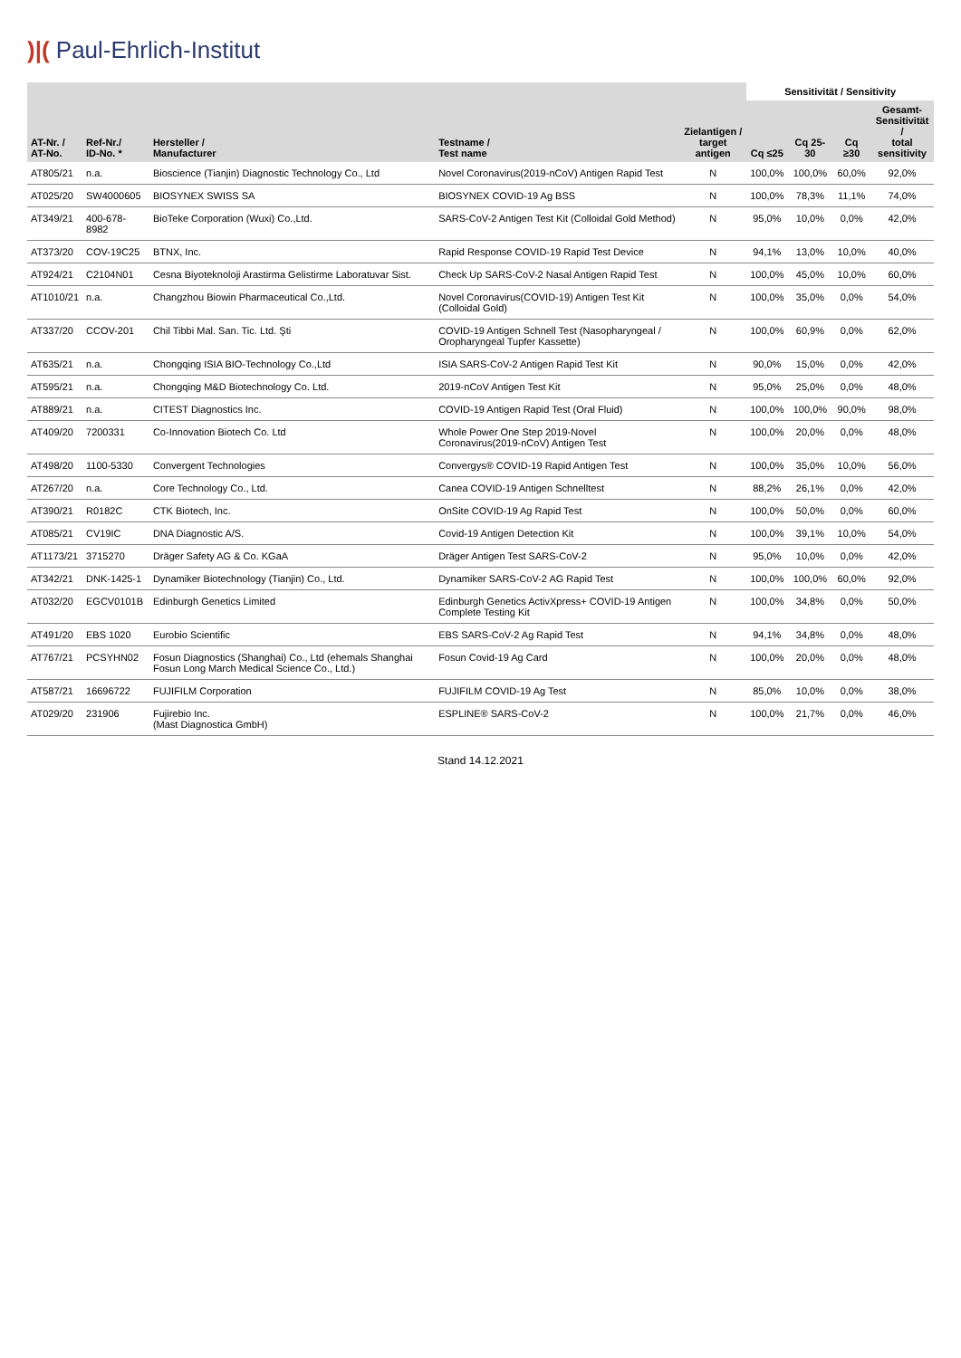)|( Paul-Ehrlich-Institut
| AT-Nr. / AT-No. | Ref-Nr./ ID-No. * | Hersteller / Manufacturer | Testname / Test name | Zielantigen / target antigen | Sensitivität / Sensitivity | | | |
| --- | --- | --- | --- | --- | --- | --- | --- | --- |
| | | | | | Cq ≤25 | Cq 25-30 | Cq ≥30 | Gesamt- Sensitivität / total sensitivity |
| AT805/21 | n.a. | Bioscience (Tianjin) Diagnostic Technology Co., Ltd | Novel Coronavirus(2019-nCoV) Antigen Rapid Test | N | 100,0% | 100,0% | 60,0% | 92,0% |
| AT025/20 | SW4000605 | BIOSYNEX SWISS SA | BIOSYNEX COVID-19 Ag BSS | N | 100,0% | 78,3% | 11,1% | 74,0% |
| AT349/21 | 400-678-8982 | BioTeke Corporation (Wuxi) Co.,Ltd. | SARS-CoV-2 Antigen Test Kit (Colloidal Gold Method) | N | 95,0% | 10,0% | 0,0% | 42,0% |
| AT373/20 | COV-19C25 | BTNX, Inc. | Rapid Response COVID-19 Rapid Test Device | N | 94,1% | 13,0% | 10,0% | 40,0% |
| AT924/21 | C2104N01 | Cesna Biyoteknoloji Arastirma Gelistirme Laboratuvar Sist. | Check Up SARS-CoV-2 Nasal Antigen Rapid Test | N | 100,0% | 45,0% | 10,0% | 60,0% |
| AT1010/21 | n.a. | Changzhou Biowin Pharmaceutical Co.,Ltd. | Novel Coronavirus(COVID-19) Antigen Test Kit (Colloidal Gold) | N | 100,0% | 35,0% | 0,0% | 54,0% |
| AT337/20 | CCOV-201 | Chil Tibbi Mal. San. Tic. Ltd. Şti | COVID-19 Antigen Schnell Test (Nasopharyngeal / Oropharyngeal Tupfer Kassette) | N | 100,0% | 60,9% | 0,0% | 62,0% |
| AT635/21 | n.a. | Chongqing ISIA BIO-Technology Co.,Ltd | ISIA SARS-CoV-2 Antigen Rapid Test Kit | N | 90,0% | 15,0% | 0,0% | 42,0% |
| AT595/21 | n.a. | Chongqing M&D Biotechnology Co. Ltd. | 2019-nCoV Antigen Test Kit | N | 95,0% | 25,0% | 0,0% | 48,0% |
| AT889/21 | n.a. | CITEST Diagnostics Inc. | COVID-19 Antigen Rapid Test (Oral Fluid) | N | 100,0% | 100,0% | 90,0% | 98,0% |
| AT409/20 | 7200331 | Co-Innovation Biotech Co. Ltd | Whole Power One Step 2019-Novel Coronavirus(2019-nCoV) Antigen Test | N | 100,0% | 20,0% | 0,0% | 48,0% |
| AT498/20 | 1100-5330 | Convergent Technologies | Convergys® COVID-19 Rapid Antigen Test | N | 100,0% | 35,0% | 10,0% | 56,0% |
| AT267/20 | n.a. | Core Technology Co., Ltd. | Canea COVID-19 Antigen Schnelltest | N | 88,2% | 26,1% | 0,0% | 42,0% |
| AT390/21 | R0182C | CTK Biotech, Inc. | OnSite COVID-19 Ag Rapid Test | N | 100,0% | 50,0% | 0,0% | 60,0% |
| AT085/21 | CV19IC | DNA Diagnostic A/S. | Covid-19 Antigen Detection Kit | N | 100,0% | 39,1% | 10,0% | 54,0% |
| AT1173/21 | 3715270 | Dräger Safety AG & Co. KGaA | Dräger Antigen Test SARS-CoV-2 | N | 95,0% | 10,0% | 0,0% | 42,0% |
| AT342/21 | DNK-1425-1 | Dynamiker Biotechnology (Tianjin) Co., Ltd. | Dynamiker SARS-CoV-2 AG Rapid Test | N | 100,0% | 100,0% | 60,0% | 92,0% |
| AT032/20 | EGCV0101B | Edinburgh Genetics Limited | Edinburgh Genetics ActivXpress+ COVID-19 Antigen Complete Testing Kit | N | 100,0% | 34,8% | 0,0% | 50,0% |
| AT491/20 | EBS 1020 | Eurobio Scientific | EBS SARS-CoV-2 Ag Rapid Test | N | 94,1% | 34,8% | 0,0% | 48,0% |
| AT767/21 | PCSYHN02 | Fosun Diagnostics (Shanghai) Co., Ltd (ehemals Shanghai Fosun Long March Medical Science Co., Ltd.) | Fosun Covid-19 Ag Card | N | 100,0% | 20,0% | 0,0% | 48,0% |
| AT587/21 | 16696722 | FUJIFILM Corporation | FUJIFILM COVID-19 Ag Test | N | 85,0% | 10,0% | 0,0% | 38,0% |
| AT029/20 | 231906 | Fujirebio Inc. (Mast Diagnostica GmbH) | ESPLINE® SARS-CoV-2 | N | 100,0% | 21,7% | 0,0% | 46,0% |
Stand 14.12.2021